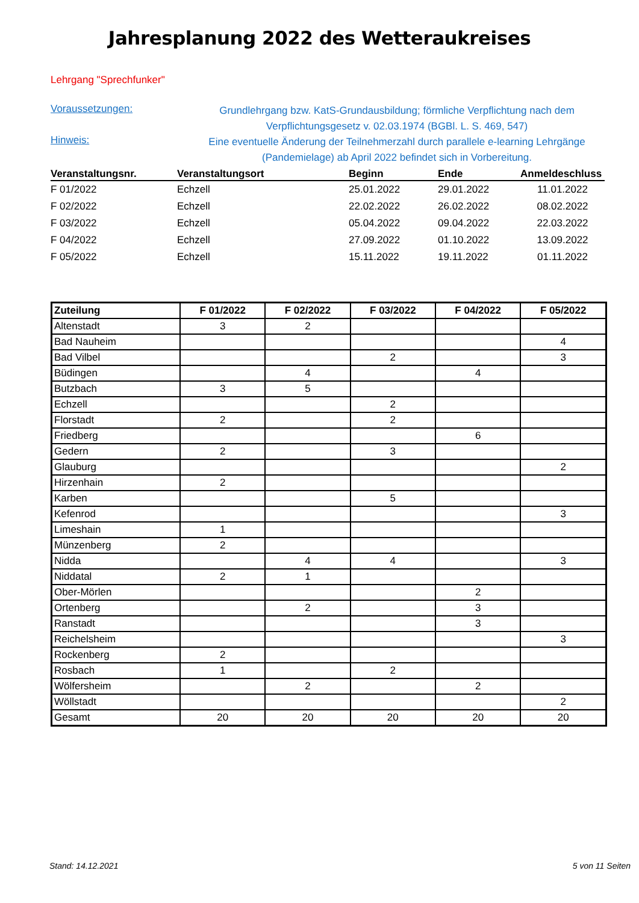Jahresplanung 2022 des Wetteraukreises
Lehrgang "Sprechfunker"
Voraussetzungen:
Grundlehrgang bzw. KatS-Grundausbildung; förmliche Verpflichtung nach dem Verpflichtungsgesetz v. 02.03.1974 (BGBl. L. S. 469, 547)
Hinweis:
Eine eventuelle Änderung der Teilnehmerzahl durch parallele e-learning Lehrgänge (Pandemielage) ab April 2022 befindet sich in Vorbereitung.
| Veranstaltungsnr. | Veranstaltungsort | Beginn | Ende | Anmeldeschluss |
| --- | --- | --- | --- | --- |
| F 01/2022 | Echzell | 25.01.2022 | 29.01.2022 | 11.01.2022 |
| F 02/2022 | Echzell | 22.02.2022 | 26.02.2022 | 08.02.2022 |
| F 03/2022 | Echzell | 05.04.2022 | 09.04.2022 | 22.03.2022 |
| F 04/2022 | Echzell | 27.09.2022 | 01.10.2022 | 13.09.2022 |
| F 05/2022 | Echzell | 15.11.2022 | 19.11.2022 | 01.11.2022 |
| Zuteilung | F 01/2022 | F 02/2022 | F 03/2022 | F 04/2022 | F 05/2022 |
| --- | --- | --- | --- | --- | --- |
| Altenstadt | 3 | 2 | | | |
| Bad Nauheim | | | | | 4 |
| Bad Vilbel | | | 2 | | 3 |
| Büdingen | | 4 | | 4 | |
| Butzbach | 3 | 5 | | | |
| Echzell | | | 2 | | |
| Florstadt | 2 | | 2 | | |
| Friedberg | | | | 6 | |
| Gedern | 2 | | 3 | | |
| Glauburg | | | | | 2 |
| Hirzenhain | 2 | | | | |
| Karben | | | 5 | | |
| Kefenrod | | | | | 3 |
| Limeshain | 1 | | | | |
| Münzenberg | 2 | | | | |
| Nidda | | 4 | 4 | | 3 |
| Niddatal | 2 | 1 | | | |
| Ober-Mörlen | | | | 2 | |
| Ortenberg | | 2 | | 3 | |
| Ranstadt | | | | 3 | |
| Reichelsheim | | | | | 3 |
| Rockenberg | 2 | | | | |
| Rosbach | 1 | | 2 | | |
| Wölfersheim | | 2 | | 2 | |
| Wöllstadt | | | | | 2 |
| Gesamt | 20 | 20 | 20 | 20 | 20 |
Stand: 14.12.2021 5 von 11 Seiten